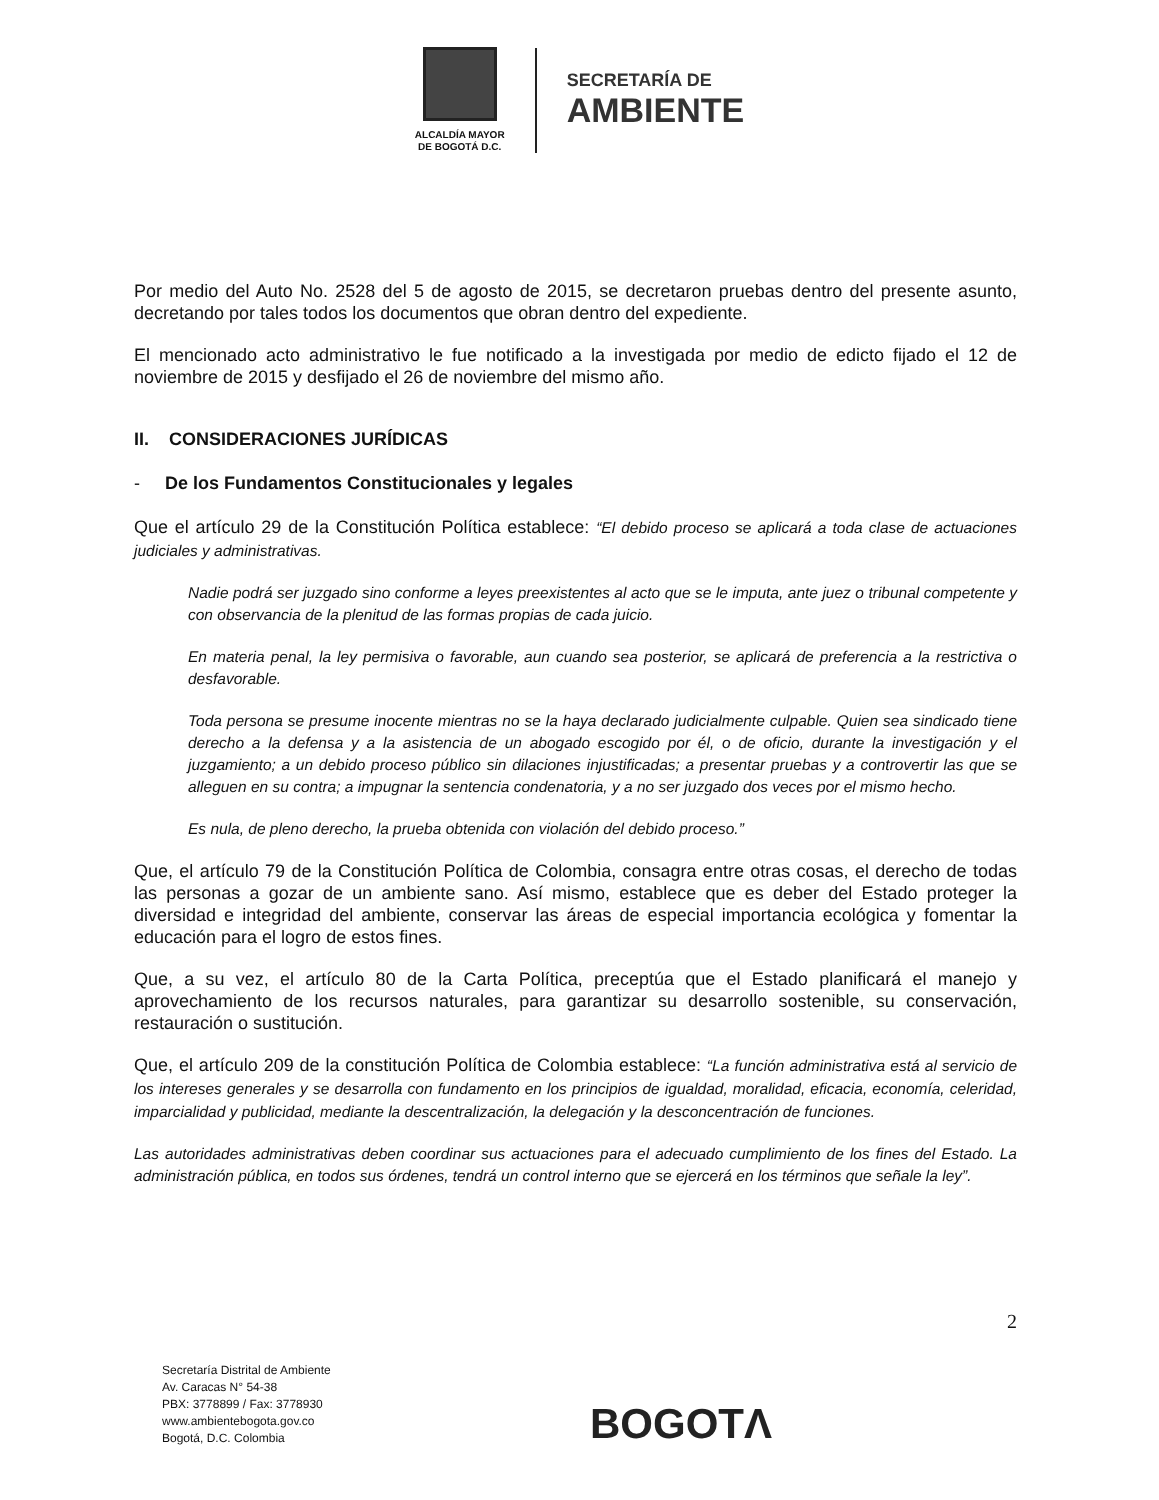ALCALDÍA MAYOR
DE BOGOTÁ D.C.
SECRETARÍA DE
AMBIENTE
Por medio del Auto No. 2528 del 5 de agosto de 2015, se decretaron pruebas dentro del presente asunto, decretando por tales todos los documentos que obran dentro del expediente.
El mencionado acto administrativo le fue notificado a la investigada por medio de edicto fijado el 12 de noviembre de 2015 y desfijado el 26 de noviembre del mismo año.
II. CONSIDERACIONES JURÍDICAS
- De los Fundamentos Constitucionales y legales
Que el artículo 29 de la Constitución Política establece: “El debido proceso se aplicará a toda clase de actuaciones judiciales y administrativas.
Nadie podrá ser juzgado sino conforme a leyes preexistentes al acto que se le imputa, ante juez o tribunal competente y con observancia de la plenitud de las formas propias de cada juicio.
En materia penal, la ley permisiva o favorable, aun cuando sea posterior, se aplicará de preferencia a la restrictiva o desfavorable.
Toda persona se presume inocente mientras no se la haya declarado judicialmente culpable. Quien sea sindicado tiene derecho a la defensa y a la asistencia de un abogado escogido por él, o de oficio, durante la investigación y el juzgamiento; a un debido proceso público sin dilaciones injustificadas; a presentar pruebas y a controvertir las que se alleguen en su contra; a impugnar la sentencia condenatoria, y a no ser juzgado dos veces por el mismo hecho.
Es nula, de pleno derecho, la prueba obtenida con violación del debido proceso.”
Que, el artículo 79 de la Constitución Política de Colombia, consagra entre otras cosas, el derecho de todas las personas a gozar de un ambiente sano. Así mismo, establece que es deber del Estado proteger la diversidad e integridad del ambiente, conservar las áreas de especial importancia ecológica y fomentar la educación para el logro de estos fines.
Que, a su vez, el artículo 80 de la Carta Política, preceptúa que el Estado planificará el manejo y aprovechamiento de los recursos naturales, para garantizar su desarrollo sostenible, su conservación, restauración o sustitución.
Que, el artículo 209 de la constitución Política de Colombia establece: “La función administrativa está al servicio de los intereses generales y se desarrolla con fundamento en los principios de igualdad, moralidad, eficacia, economía, celeridad, imparcialidad y publicidad, mediante la descentralización, la delegación y la desconcentración de funciones.
Las autoridades administrativas deben coordinar sus actuaciones para el adecuado cumplimiento de los fines del Estado. La administración pública, en todos sus órdenes, tendrá un control interno que se ejercerá en los términos que señale la ley”.
2
Secretaría Distrital de Ambiente
Av. Caracas N° 54-38
PBX: 3778899 / Fax: 3778930
www.ambientebogota.gov.co
Bogotá, D.C. Colombia
BOGOTΛ